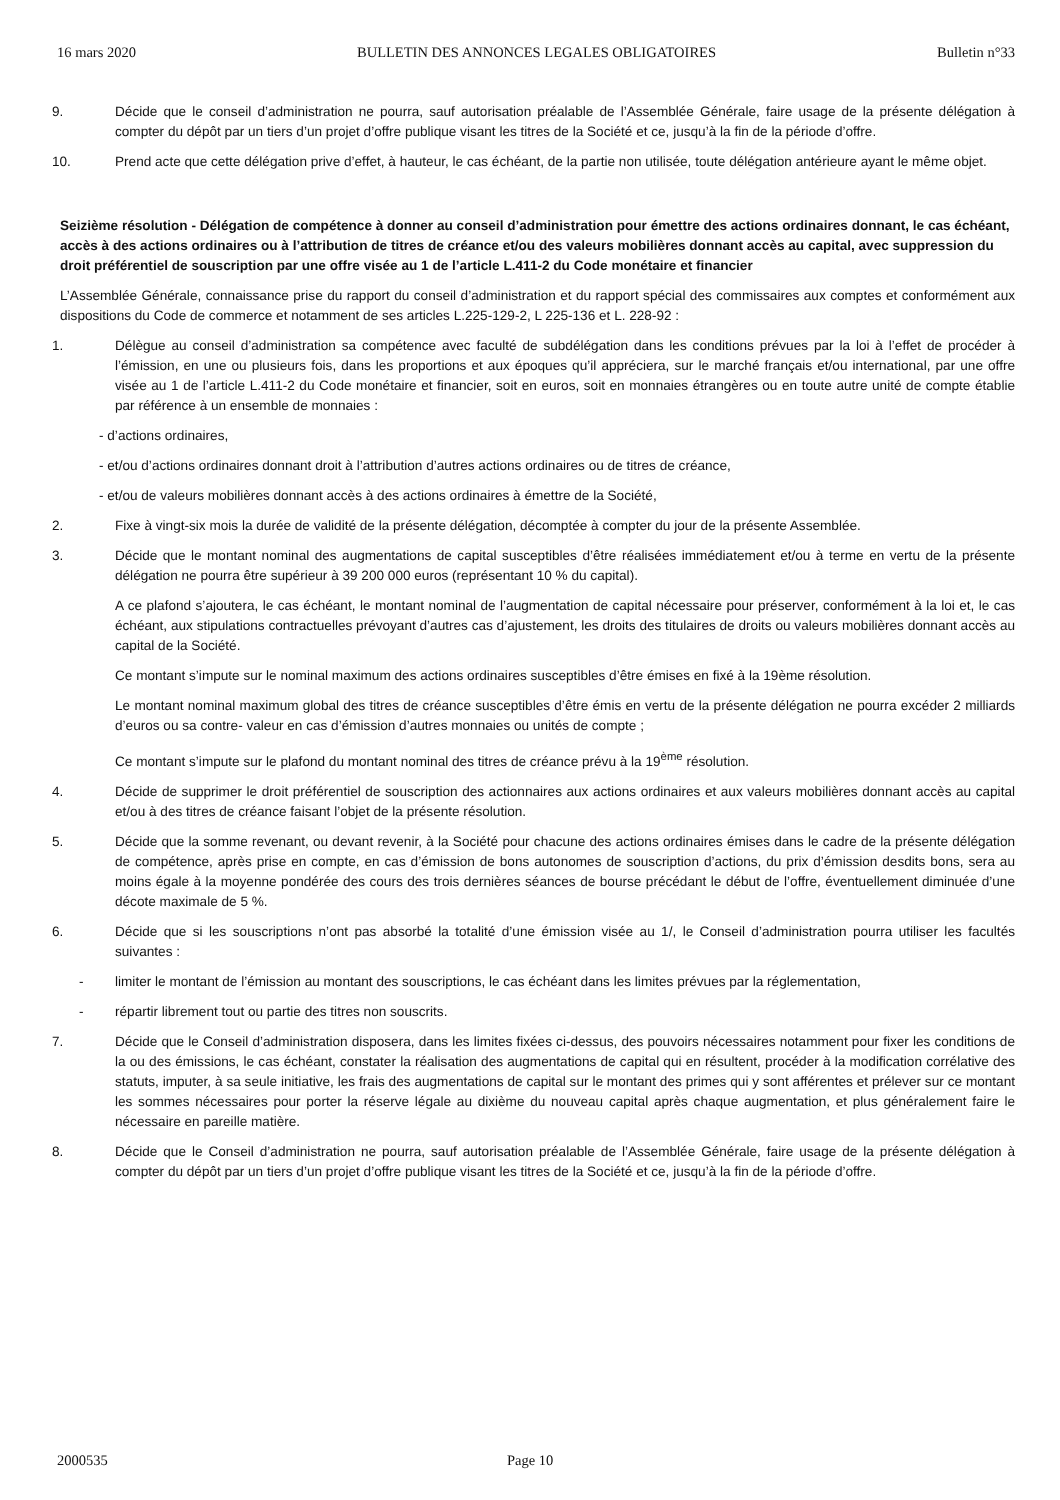16 mars 2020 BULLETIN DES ANNONCES LEGALES OBLIGATOIRES Bulletin n°33
9. Décide que le conseil d’administration ne pourra, sauf autorisation préalable de l’Assemblée Générale, faire usage de la présente délégation à compter du dépôt par un tiers d’un projet d’offre publique visant les titres de la Société et ce, jusqu’à la fin de la période d’offre.
10. Prend acte que cette délégation prive d’effet, à hauteur, le cas échéant, de la partie non utilisée, toute délégation antérieure ayant le même objet.
Seizième résolution - Délégation de compétence à donner au conseil d’administration pour émettre des actions ordinaires donnant, le cas échéant, accès à des actions ordinaires ou à l’attribution de titres de créance et/ou des valeurs mobilières donnant accès au capital, avec suppression du droit préférentiel de souscription par une offre visée au 1 de l’article L.411-2 du Code monétaire et financier
L’Assemblée Générale, connaissance prise du rapport du conseil d’administration et du rapport spécial des commissaires aux comptes et conformément aux dispositions du Code de commerce et notamment de ses articles L.225-129-2, L 225-136 et L. 228-92 :
1. Délègue au conseil d’administration sa compétence avec faculté de subdélégation dans les conditions prévues par la loi à l’effet de procéder à l’émission, en une ou plusieurs fois, dans les proportions et aux époques qu’il appréciera, sur le marché français et/ou international, par une offre visée au 1 de l’article L.411-2 du Code monétaire et financier, soit en euros, soit en monnaies étrangères ou en toute autre unité de compte établie par référence à un ensemble de monnaies :
- d’actions ordinaires,
- et/ou d’actions ordinaires donnant droit à l’attribution d’autres actions ordinaires ou de titres de créance,
- et/ou de valeurs mobilières donnant accès à des actions ordinaires à émettre de la Société,
2. Fixe à vingt-six mois la durée de validité de la présente délégation, décomptée à compter du jour de la présente Assemblée.
3. Décide que le montant nominal des augmentations de capital susceptibles d’être réalisées immédiatement et/ou à terme en vertu de la présente délégation ne pourra être supérieur à 39 200 000 euros (représentant 10 % du capital).
A ce plafond s’ajoutera, le cas échéant, le montant nominal de l’augmentation de capital nécessaire pour préserver, conformément à la loi et, le cas échéant, aux stipulations contractuelles prévoyant d’autres cas d’ajustement, les droits des titulaires de droits ou valeurs mobilières donnant accès au capital de la Société.
Ce montant s’impute sur le nominal maximum des actions ordinaires susceptibles d’être émises en fixé à la 19ème résolution.
Le montant nominal maximum global des titres de créance susceptibles d’être émis en vertu de la présente délégation ne pourra excéder 2 milliards d’euros ou sa contre- valeur en cas d’émission d’autres monnaies ou unités de compte ;
Ce montant s’impute sur le plafond du montant nominal des titres de créance prévu à la 19<sup>ème</sup> résolution.
4. Décide de supprimer le droit préférentiel de souscription des actionnaires aux actions ordinaires et aux valeurs mobilières donnant accès au capital et/ou à des titres de créance faisant l’objet de la présente résolution.
5. Décide que la somme revenant, ou devant revenir, à la Société pour chacune des actions ordinaires émises dans le cadre de la présente délégation de compétence, après prise en compte, en cas d’émission de bons autonomes de souscription d’actions, du prix d’émission desdits bons, sera au moins égale à la moyenne pondérée des cours des trois dernières séances de bourse précédant le début de l’offre, éventuellement diminuée d’une décote maximale de 5 %.
6. Décide que si les souscriptions n’ont pas absorbé la totalité d’une émission visée au 1/, le Conseil d’administration pourra utiliser les facultés suivantes :
- limiter le montant de l’émission au montant des souscriptions, le cas échéant dans les limites prévues par la réglementation,
- répartir librement tout ou partie des titres non souscrits.
7. Décide que le Conseil d’administration disposera, dans les limites fixées ci-dessus, des pouvoirs nécessaires notamment pour fixer les conditions de la ou des émissions, le cas échéant, constater la réalisation des augmentations de capital qui en résultent, procéder à la modification corrélative des statuts, imputer, à sa seule initiative, les frais des augmentations de capital sur le montant des primes qui y sont afférentes et prélever sur ce montant les sommes nécessaires pour porter la réserve légale au dixième du nouveau capital après chaque augmentation, et plus généralement faire le nécessaire en pareille matière.
8. Décide que le Conseil d’administration ne pourra, sauf autorisation préalable de l’Assemblée Générale, faire usage de la présente délégation à compter du dépôt par un tiers d’un projet d’offre publique visant les titres de la Société et ce, jusqu’à la fin de la période d’offre.
2000535 Page 10